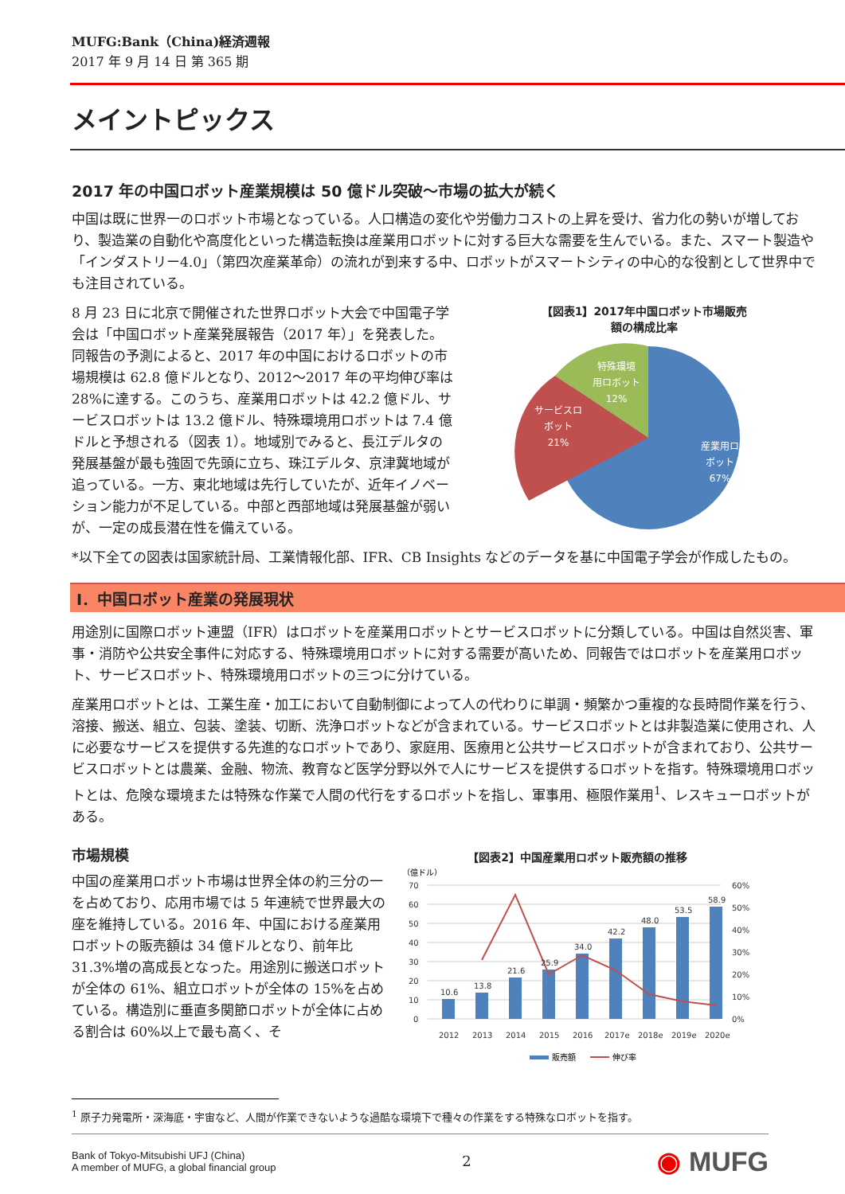MUFG:Bank（China)経済週報
2017 年 9 月 14 日 第 365 期
メイントピックス
2017 年の中国ロボット産業規模は 50 億ドル突破～市場の拡大が続く
中国は既に世界一のロボット市場となっている。人口構造の変化や労働力コストの上昇を受け、省力化の勢いが増しており、製造業の自動化や高度化といった構造転換は産業用ロボットに対する巨大な需要を生んでいる。また、スマート製造や「インダストリー4.0」（第四次産業革命）の流れが到来する中、ロボットがスマートシティの中心的な役割として世界中でも注目されている。
8 月 23 日に北京で開催された世界ロボット大会で中国電子学会は「中国ロボット産業発展報告（2017 年）」を発表した。同報告の予測によると、2017 年の中国におけるロボットの市場規模は 62.8 億ドルとなり、2012～2017 年の平均伸び率は 28%に達する。このうち、産業用ロボットは 42.2 億ドル、サービスロボットは 13.2 億ドル、特殊環境用ロボットは 7.4 億ドルと予想される（図表 1）。地域別でみると、長江デルタの発展基盤が最も強固で先頭に立ち、珠江デルタ、京津冀地域が追っている。一方、東北地域は先行していたが、近年イノベーション能力が不足している。中部と西部地域は発展基盤が弱いが、一定の成長潜在性を備えている。
【図表1】2017年中国ロボット市場販売
額の構成比率
特殊環境
用ロボット
12%
サービスロ
ボット
21%
産業用ロ
ボット
67%
*以下全ての図表は国家統計局、工業情報化部、IFR、CB Insights などのデータを基に中国電子学会が作成したもの。
Ⅰ．中国ロボット産業の発展現状
用途別に国際ロボット連盟（IFR）はロボットを産業用ロボットとサービスロボットに分類している。中国は自然災害、軍事・消防や公共安全事件に対応する、特殊環境用ロボットに対する需要が高いため、同報告ではロボットを産業用ロボット、サービスロボット、特殊環境用ロボットの三つに分けている。
産業用ロボットとは、工業生産・加工において自動制御によって人の代わりに単調・頻繁かつ重複的な長時間作業を行う、溶接、搬送、組立、包装、塗装、切断、洗浄ロボットなどが含まれている。サービスロボットとは非製造業に使用され、人に必要なサービスを提供する先進的なロボットであり、家庭用、医療用と公共サービスロボットが含まれており、公共サービスロボットとは農業、金融、物流、教育など医学分野以外で人にサービスを提供するロボットを指す。特殊環境用ロボットとは、危険な環境または特殊な作業で人間の代行をするロボットを指し、軍事用、極限作業用<sup>1</sup>、レスキューロボットがある。
市場規模
中国の産業用ロボット市場は世界全体の約三分の一を占めており、応用市場では 5 年連続で世界最大の座を維持している。2016 年、中国における産業用ロボットの販売額は 34 億ドルとなり、前年比 31.3%増の高成長となった。用途別に搬送ロボットが全体の 61%、組立ロボットが全体の 15%を占めている。構造別に垂直多関節ロボットが全体に占める割合は 60%以上で最も高く、そ
【図表2】中国産業用ロボット販売額の推移
（億ドル）
70
60
50
40
30
20
10
0
60%
50%
40%
30%
20%
10%
0%
10.6
13.8
21.6
25.9
34.0
42.2
48.0
53.5
58.9
2012
2013
2014
2015
2016
2017e
2018e
2019e
2020e
販売額
伸び率
<sup>1</sup> 原子力発電所・深海底・宇宙など、人間が作業できないような過酷な環境下で種々の作業をする特殊なロボットを指す。
Bank of Tokyo-Mitsubishi UFJ (China)
A member of MUFG, a global financial group
2
◉ MUFG